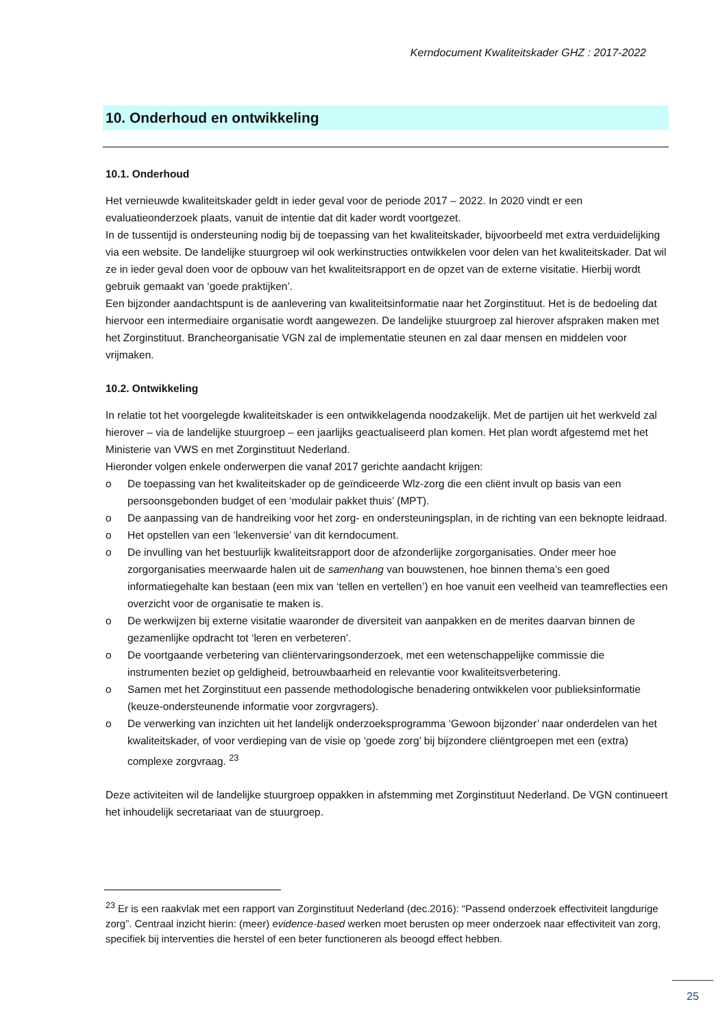Kerndocument Kwaliteitskader GHZ : 2017-2022
10. Onderhoud en ontwikkeling
10.1. Onderhoud
Het vernieuwde kwaliteitskader geldt in ieder geval voor de periode 2017 – 2022. In 2020 vindt er een evaluatieonderzoek plaats, vanuit de intentie dat dit kader wordt voortgezet.
In de tussentijd is ondersteuning nodig bij de toepassing van het kwaliteitskader, bijvoorbeeld met extra verduidelijking via een website. De landelijke stuurgroep wil ook werkinstructies ontwikkelen voor delen van het kwaliteitskader. Dat wil ze in ieder geval doen voor de opbouw van het kwaliteitsrapport en de opzet van de externe visitatie. Hierbij wordt gebruik gemaakt van ‘goede praktijken’.
Een bijzonder aandachtspunt is de aanlevering van kwaliteitsinformatie naar het Zorginstituut. Het is de bedoeling dat hiervoor een intermediaire organisatie wordt aangewezen. De landelijke stuurgroep zal hierover afspraken maken met het Zorginstituut. Brancheorganisatie VGN zal de implementatie steunen en zal daar mensen en middelen voor vrijmaken.
10.2. Ontwikkeling
In relatie tot het voorgelegde kwaliteitskader is een ontwikkelagenda noodzakelijk. Met de partijen uit het werkveld zal hierover – via de landelijke stuurgroep – een jaarlijks geactualiseerd plan komen. Het plan wordt afgestemd met het Ministerie van VWS en met Zorginstituut Nederland.
Hieronder volgen enkele onderwerpen die vanaf 2017 gerichte aandacht krijgen:
o De toepassing van het kwaliteitskader op de geïndiceerde Wlz-zorg die een cliënt invult op basis van een persoonsgebonden budget of een ‘modulair pakket thuis’ (MPT).
o De aanpassing van de handreiking voor het zorg- en ondersteuningsplan, in de richting van een beknopte leidraad.
o Het opstellen van een ‘lekenversie’ van dit kerndocument.
o De invulling van het bestuurlijk kwaliteitsrapport door de afzonderlijke zorgorganisaties. Onder meer hoe zorgorganisaties meerwaarde halen uit de samenhang van bouwstenen, hoe binnen thema’s een goed informatiegehalte kan bestaan (een mix van ‘tellen en vertellen’) en hoe vanuit een veelheid van teamreflecties een overzicht voor de organisatie te maken is.
o De werkwijzen bij externe visitatie waaronder de diversiteit van aanpakken en de merites daarvan binnen de gezamenlijke opdracht tot ‘leren en verbeteren’.
o De voortgaande verbetering van cliëntervaringsonderzoek, met een wetenschappelijke commissie die instrumenten beziet op geldigheid, betrouwbaarheid en relevantie voor kwaliteitsverbetering.
o Samen met het Zorginstituut een passende methodologische benadering ontwikkelen voor publieksinformatie (keuze-ondersteunende informatie voor zorgvragers).
o De verwerking van inzichten uit het landelijk onderzoeksprogramma ‘Gewoon bijzonder’ naar onderdelen van het kwaliteitskader, of voor verdieping van de visie op ‘goede zorg’ bij bijzondere cliëntgroepen met een (extra) complexe zorgvraag. <sup>23</sup>
Deze activiteiten wil de landelijke stuurgroep oppakken in afstemming met Zorginstituut Nederland. De VGN continueert het inhoudelijk secretariaat van de stuurgroep.
<sup>23</sup> Er is een raakvlak met een rapport van Zorginstituut Nederland (dec.2016): “Passend onderzoek effectiviteit langdurige zorg”. Centraal inzicht hierin: (meer) evidence-based werken moet berusten op meer onderzoek naar effectiviteit van zorg, specifiek bij interventies die herstel of een beter functioneren als beoogd effect hebben.
25